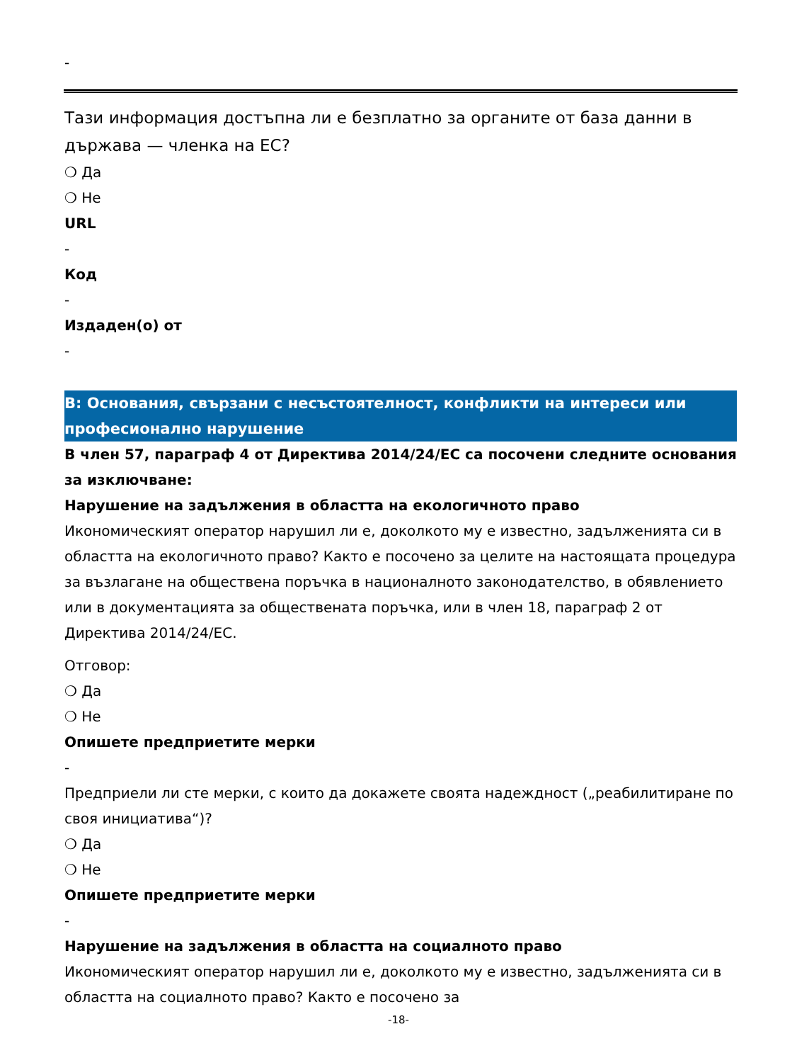-
Тази информация достъпна ли е безплатно за органите от база данни в държава — членка на ЕС?
❍ Да
❍ Не
URL
-
Код
-
Издаден(о) от
-
В: Основания, свързани с несъстоятелност, конфликти на интереси или професионално нарушение
В член 57, параграф 4 от Директива 2014/24/ЕС са посочени следните основания за изключване:
Нарушение на задължения в областта на екологичното право
Икономическият оператор нарушил ли е, доколкото му е известно, задълженията си в областта на екологичното право? Както е посочено за целите на настоящата процедура за възлагане на обществена поръчка в националното законодателство, в обявлението или в документацията за обществената поръчка, или в член 18, параграф 2 от Директива 2014/24/ЕС.
Отговор:
❍ Да
❍ Не
Опишете предприетите мерки
-
Предприели ли сте мерки, с които да докажете своята надеждност („реабилитиране по своя инициатива“)?
❍ Да
❍ Не
Опишете предприетите мерки
-
Нарушение на задължения в областта на социалното право
Икономическият оператор нарушил ли е, доколкото му е известно, задълженията си в областта на социалното право? Както е посочено за
-18-